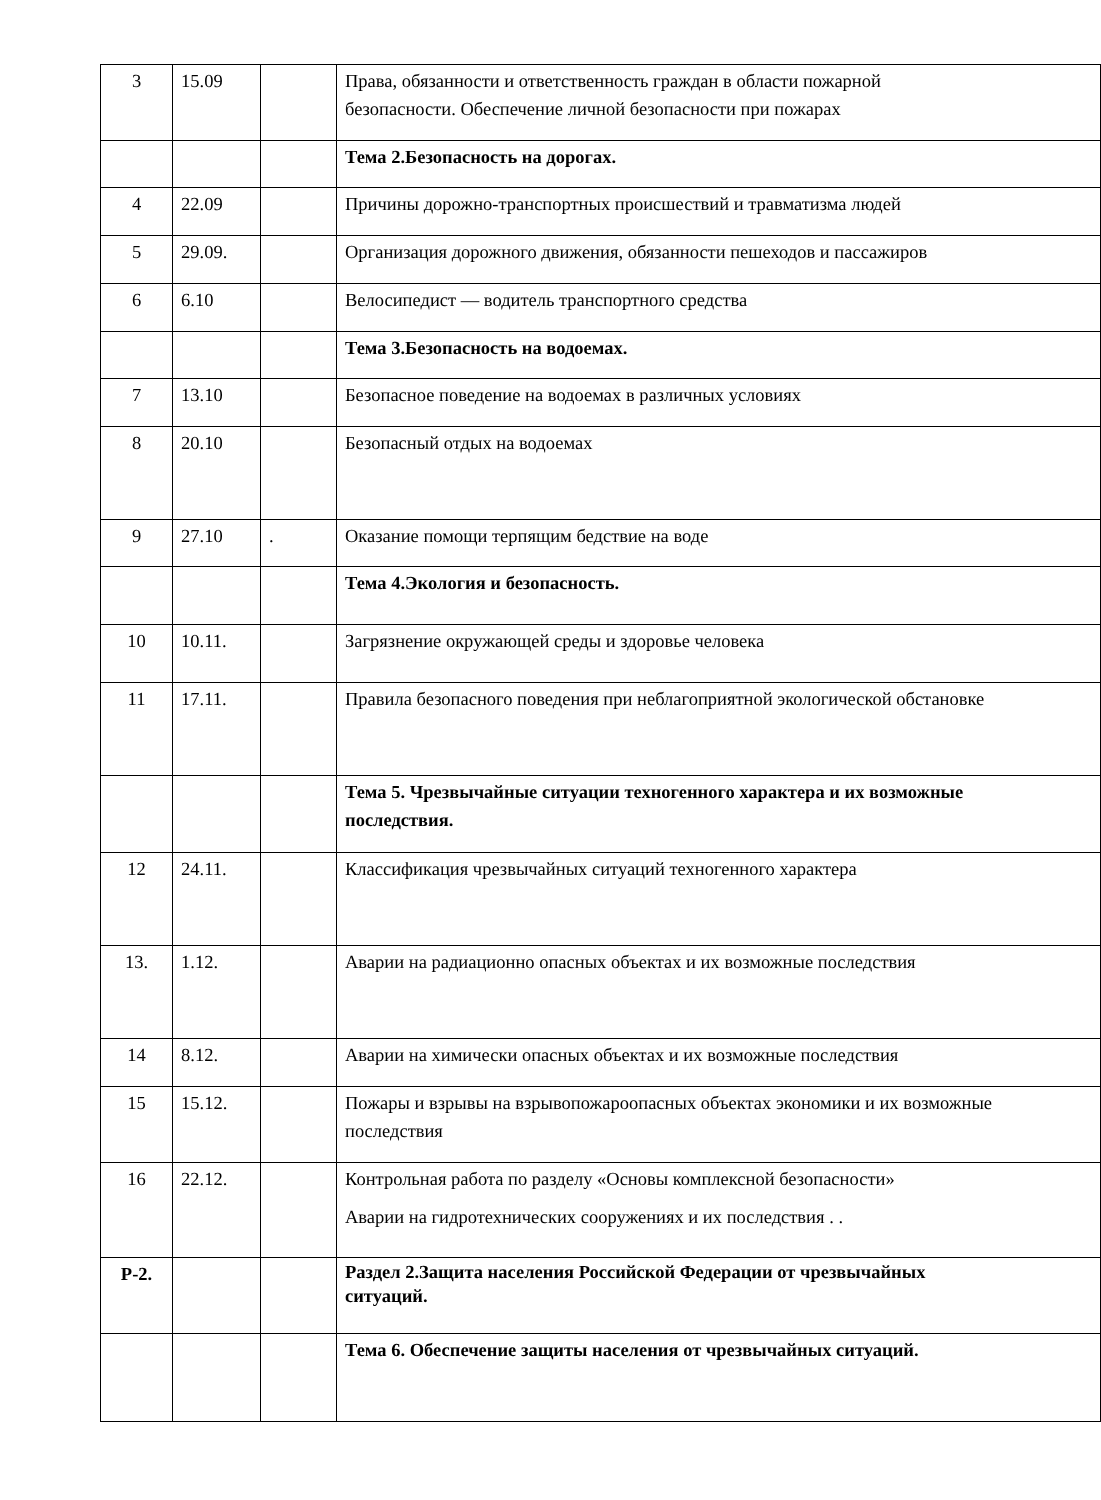| 3 | 15.09 | | Права, обязанности и ответственность граждан в области пожарной безопасности. Обеспечение личной безопасности при пожарах |
| | | | Тема 2.Безопасность на дорогах. |
| 4 | 22.09 | | Причины дорожно-транспортных происшествий и травматизма людей |
| 5 | 29.09. | | Организация дорожного движения, обязанности пешеходов и пассажиров |
| 6 | 6.10 | | Велосипедист — водитель транспортного средства |
| | | | Тема 3.Безопасность на водоемах. |
| 7 | 13.10 | | Безопасное поведение на водоемах в различных условиях |
| 8 | 20.10 | | Безопасный отдых на водоемах |
| 9 | 27.10 | . | Оказание помощи терпящим бедствие на воде |
| | | | Тема 4.Экология и безопасность. |
| 10 | 10.11. | | Загрязнение окружающей среды и здоровье человека |
| 11 | 17.11. | | Правила безопасного поведения при неблагоприятной экологической обстановке |
| | | | Тема 5. Чрезвычайные ситуации техногенного характера и их возможные последствия. |
| 12 | 24.11. | | Классификация чрезвычайных ситуаций техногенного характера |
| 13. | 1.12. | | Аварии на радиационно опасных объектах и их возможные последствия |
| 14 | 8.12. | | Аварии на химически опасных объектах и их возможные последствия |
| 15 | 15.12. | | Пожары и взрывы на взрывопожароопасных объектах экономики и их возможные последствия |
| 16 | 22.12. | | Контрольная работа по разделу «Основы комплексной безопасности» Аварии на гидротехнических сооружениях и их последствия . . |
| Р-2. | | | Раздел 2.Защита населения Российской Федерации от чрезвычайных ситуаций. |
| | | | Тема 6. Обеспечение защиты населения от чрезвычайных ситуаций. |